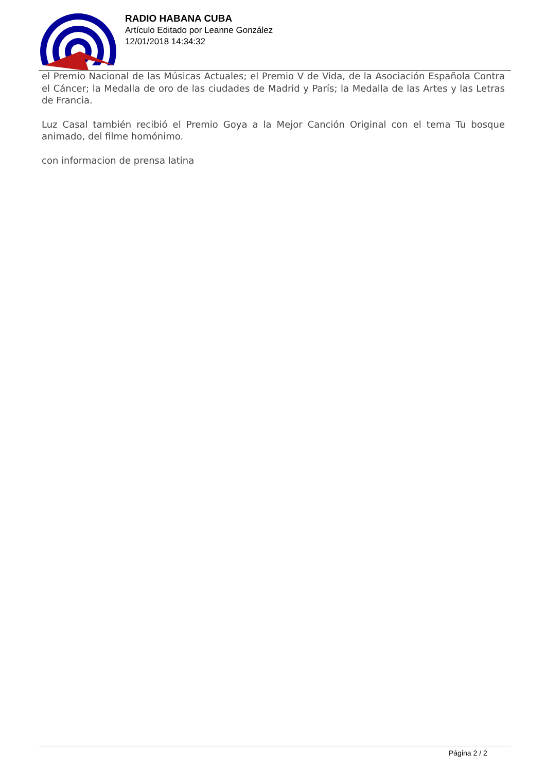RADIO HABANA CUBA
Artículo Editado por Leanne González
12/01/2018 14:34:32
el Premio Nacional de las Músicas Actuales; el Premio V de Vida, de la Asociación Española Contra el Cáncer; la Medalla de oro de las ciudades de Madrid y París; la Medalla de las Artes y las Letras de Francia.
Luz Casal también recibió el Premio Goya a la Mejor Canción Original con el tema Tu bosque animado, del filme homónimo.
con informacion de prensa latina
Página 2 / 2